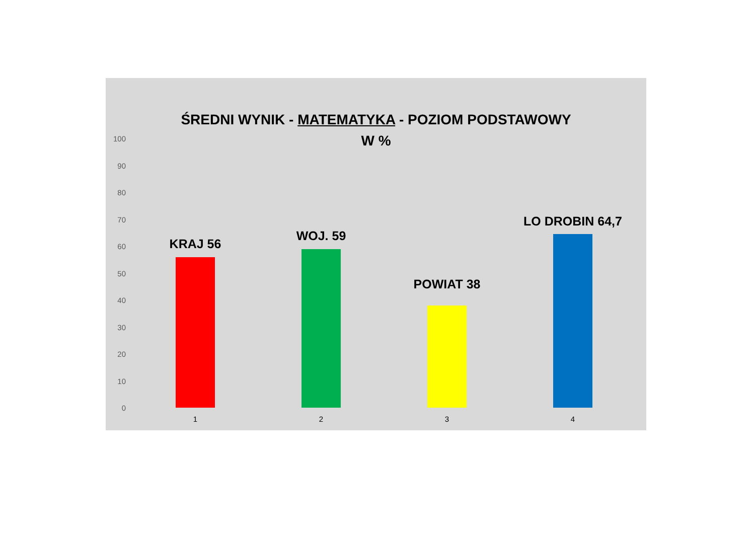ŚREDNI WYNIK - MATEMATYKA - POZIOM PODSTAWOWY
W %
100
90
80
70
60
50
40
30
20
10
0
KRAJ 56
WOJ. 59
POWIAT 38
LO DROBIN 64,7
1 2 3 4